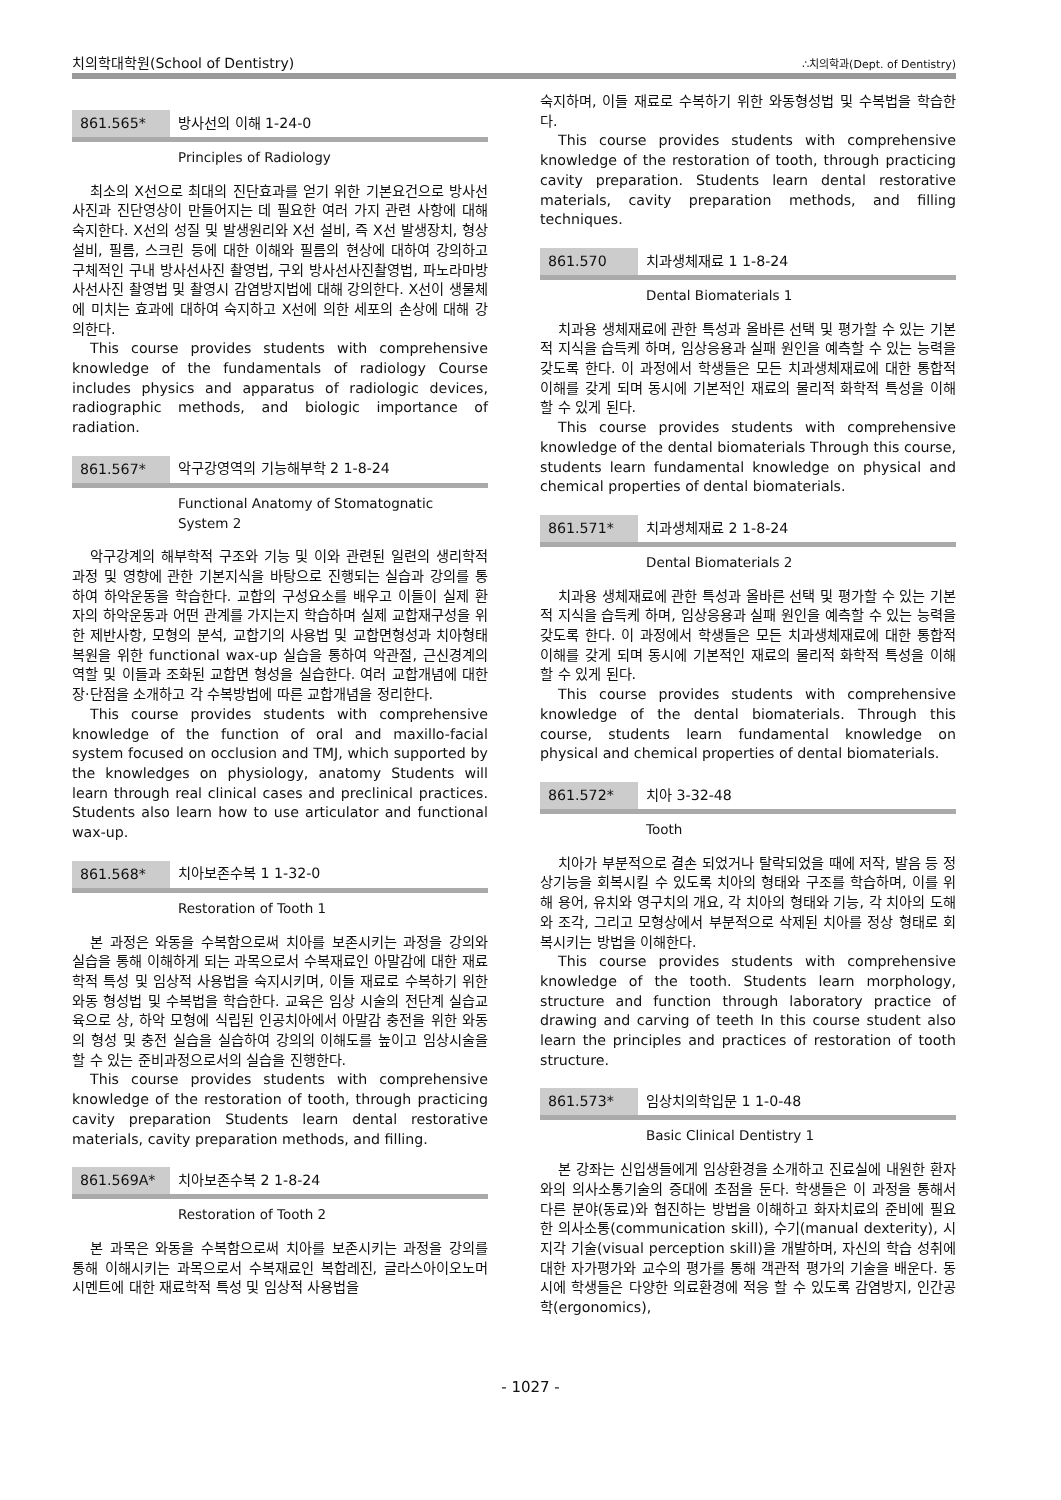치의학대학원(School of Dentistry) ∴치의학과(Dept. of Dentistry)
861.565* 방사선의 이해 1-24-0
Principles of Radiology
최소의 X선으로 최대의 진단효과를 얻기 위한 기본요건으로 방사선사진과 진단영상이 만들어지는 데 필요한 여러 가지 관련 사항에 대해 숙지한다. X선의 성질 및 발생원리와 X선 설비, 즉 X선 발생장치, 형상설비, 필름, 스크린 등에 대한 이해와 필름의 현상에 대하여 강의하고 구체적인 구내 방사선사진 촬영법, 구외 방사선사진촬영법, 파노라마방사선사진 촬영법 및 촬영시 감염방지법에 대해 강의한다. X선이 생물체에 미치는 효과에 대하여 숙지하고 X선에 의한 세포의 손상에 대해 강의한다.
This course provides students with comprehensive knowledge of the fundamentals of radiology Course includes physics and apparatus of radiologic devices, radiographic methods, and biologic importance of radiation.
861.567* 악구강영역의 기능해부학 2 1-8-24
Functional Anatomy of Stomatognatic
System 2
악구강계의 해부학적 구조와 기능 및 이와 관련된 일련의 생리학적 과정 및 영향에 관한 기본지식을 바탕으로 진행되는 실습과 강의를 통하여 하악운동을 학습한다. 교합의 구성요소를 배우고 이들이 실제 환자의 하악운동과 어떤 관계를 가지는지 학습하며 실제 교합재구성을 위한 제반사항, 모형의 분석, 교합기의 사용법 및 교합면형성과 치아형태복원을 위한 functional wax-up 실습을 통하여 악관절, 근신경계의 역할 및 이들과 조화된 교합면 형성을 실습한다. 여러 교합개념에 대한 장·단점을 소개하고 각 수복방법에 따른 교합개념을 정리한다.
This course provides students with comprehensive knowledge of the function of oral and maxillo-facial system focused on occlusion and TMJ, which supported by the knowledges on physiology, anatomy Students will learn through real clinical cases and preclinical practices. Students also learn how to use articulator and functional wax-up.
861.568* 치아보존수복 1 1-32-0
Restoration of Tooth 1
본 과정은 와동을 수복함으로써 치아를 보존시키는 과정을 강의와 실습을 통해 이해하게 되는 과목으로서 수복재료인 아말감에 대한 재료학적 특성 및 임상적 사용법을 숙지시키며, 이들 재료로 수복하기 위한 와동 형성법 및 수복법을 학습한다. 교육은 임상 시술의 전단계 실습교육으로 상, 하악 모형에 식립된 인공치아에서 아말감 충전을 위한 와동의 형성 및 충전 실습을 실습하여 강의의 이해도를 높이고 임상시술을 할 수 있는 준비과정으로서의 실습을 진행한다.
This course provides students with comprehensive knowledge of the restoration of tooth, through practicing cavity preparation Students learn dental restorative materials, cavity preparation methods, and filling.
861.569A* 치아보존수복 2 1-8-24
Restoration of Tooth 2
본 과목은 와동을 수복함으로써 치아를 보존시키는 과정을 강의를 통해 이해시키는 과목으로서 수복재료인 복합레진, 글라스아이오노머시멘트에 대한 재료학적 특성 및 임상적 사용법을
숙지하며, 이들 재료로 수복하기 위한 와동형성법 및 수복법을 학습한다.
This course provides students with comprehensive knowledge of the restoration of tooth, through practicing cavity preparation. Students learn dental restorative materials, cavity preparation methods, and filling techniques.
861.570 치과생체재료 1 1-8-24
Dental Biomaterials 1
치과용 생체재료에 관한 특성과 올바른 선택 및 평가할 수 있는 기본적 지식을 습득케 하며, 임상응용과 실패 원인을 예측할 수 있는 능력을 갖도록 한다. 이 과정에서 학생들은 모든 치과생체재료에 대한 통합적 이해를 갖게 되며 동시에 기본적인 재료의 물리적 화학적 특성을 이해할 수 있게 된다.
This course provides students with comprehensive knowledge of the dental biomaterials Through this course, students learn fundamental knowledge on physical and chemical properties of dental biomaterials.
861.571* 치과생체재료 2 1-8-24
Dental Biomaterials 2
치과용 생체재료에 관한 특성과 올바른 선택 및 평가할 수 있는 기본적 지식을 습득케 하며, 임상응용과 실패 원인을 예측할 수 있는 능력을 갖도록 한다. 이 과정에서 학생들은 모든 치과생체재료에 대한 통합적 이해를 갖게 되며 동시에 기본적인 재료의 물리적 화학적 특성을 이해할 수 있게 된다.
This course provides students with comprehensive knowledge of the dental biomaterials. Through this course, students learn fundamental knowledge on physical and chemical properties of dental biomaterials.
861.572* 치아 3-32-48
Tooth
치아가 부분적으로 결손 되었거나 탈락되었을 때에 저작, 발음 등 정상기능을 회복시킬 수 있도록 치아의 형태와 구조를 학습하며, 이를 위해 용어, 유치와 영구치의 개요, 각 치아의 형태와 기능, 각 치아의 도해와 조각, 그리고 모형상에서 부분적으로 삭제된 치아를 정상 형태로 회복시키는 방법을 이해한다.
This course provides students with comprehensive knowledge of the tooth. Students learn morphology, structure and function through laboratory practice of drawing and carving of teeth In this course student also learn the principles and practices of restoration of tooth structure.
861.573* 임상치의학입문 1 1-0-48
Basic Clinical Dentistry 1
본 강좌는 신입생들에게 임상환경을 소개하고 진료실에 내원한 환자와의 의사소통기술의 증대에 초점을 둔다. 학생들은 이 과정을 통해서 다른 분야(동료)와 협진하는 방법을 이해하고 화자치료의 준비에 필요한 의사소통(communication skill), 수기(manual dexterity), 시지각 기술(visual perception skill)을 개발하며, 자신의 학습 성취에 대한 자가평가와 교수의 평가를 통해 객관적 평가의 기술을 배운다. 동시에 학생들은 다양한 의료환경에 적응 할 수 있도록 감염방지, 인간공학(ergonomics),
- 1027 -